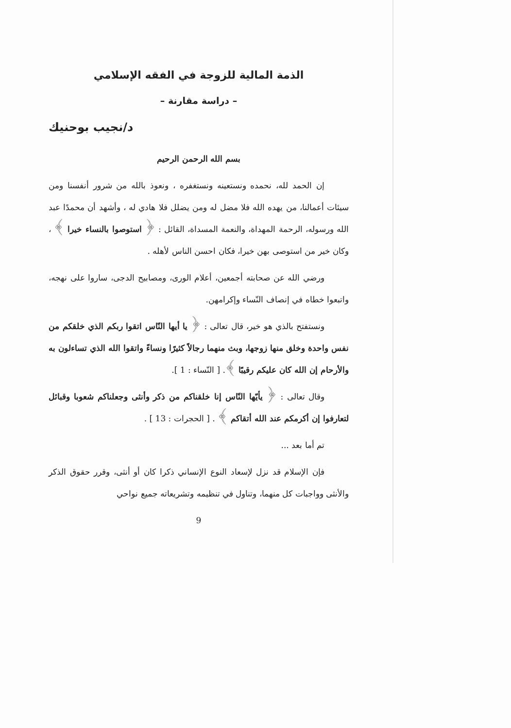الذمة المالية للزوجة في الفقه الإسلامي
– دراسة مقارنة –
د/نجيب بوحنيك
بسم الله الرحمن الرحيم
إن الحمد لله، نحمده ونستعينه ونستغفره ، ونعوذ بالله من شرور أنفسنا ومن سيئات أعمالنا، من يهده الله فلا مضل له ومن يضلل فلا هادي له ، وأشهد أن محمدًا عبد الله ورسوله، الرحمة المهداة، والنعمة المسداة، القائل : ﴿ استوصوا بالنساء خيرا ﴾ ، وكان خير من استوصى بهن خيرا، فكان احسن الناس لأهله .
ورضي الله عن صحابته أجمعين، أعلام الورى، ومصابيح الدجى، ساروا على نهجه، واتبعوا خطاه في إنصاف النّساء وإكرامهن.
ونستفتح بالذي هو خير، قال تعالى : ﴿ يا أيها النّاس اتقوا ربكم الذي خلقكم من نفس واحدة وخلق منها زوجها، وبث منهما رجالاً كثيرًا ونساءً واتقوا الله الذي تساءلون به والأرحام إن الله كان عليكم رقيبًا ﴾. [ النّساء : 1 ].
وقال تعالى : ﴿ يأيّها النّاس إنا خلقناكم من ذكر وأنثى وجعلناكم شعوبا وقبائل لتعارفوا إن أكرمكم عند الله أتقاكم ﴾ . [ الحجرات : 13 ] .
تم أما بعد ...
فإن الإسلام قد نزل لإسعاد النوع الإنساني ذكرا كان أو أنثى، وقرر حقوق الذكر والأنثى وواجبات كل منهما، وتناول في تنظيمه وتشريعاته جميع نواحي
9